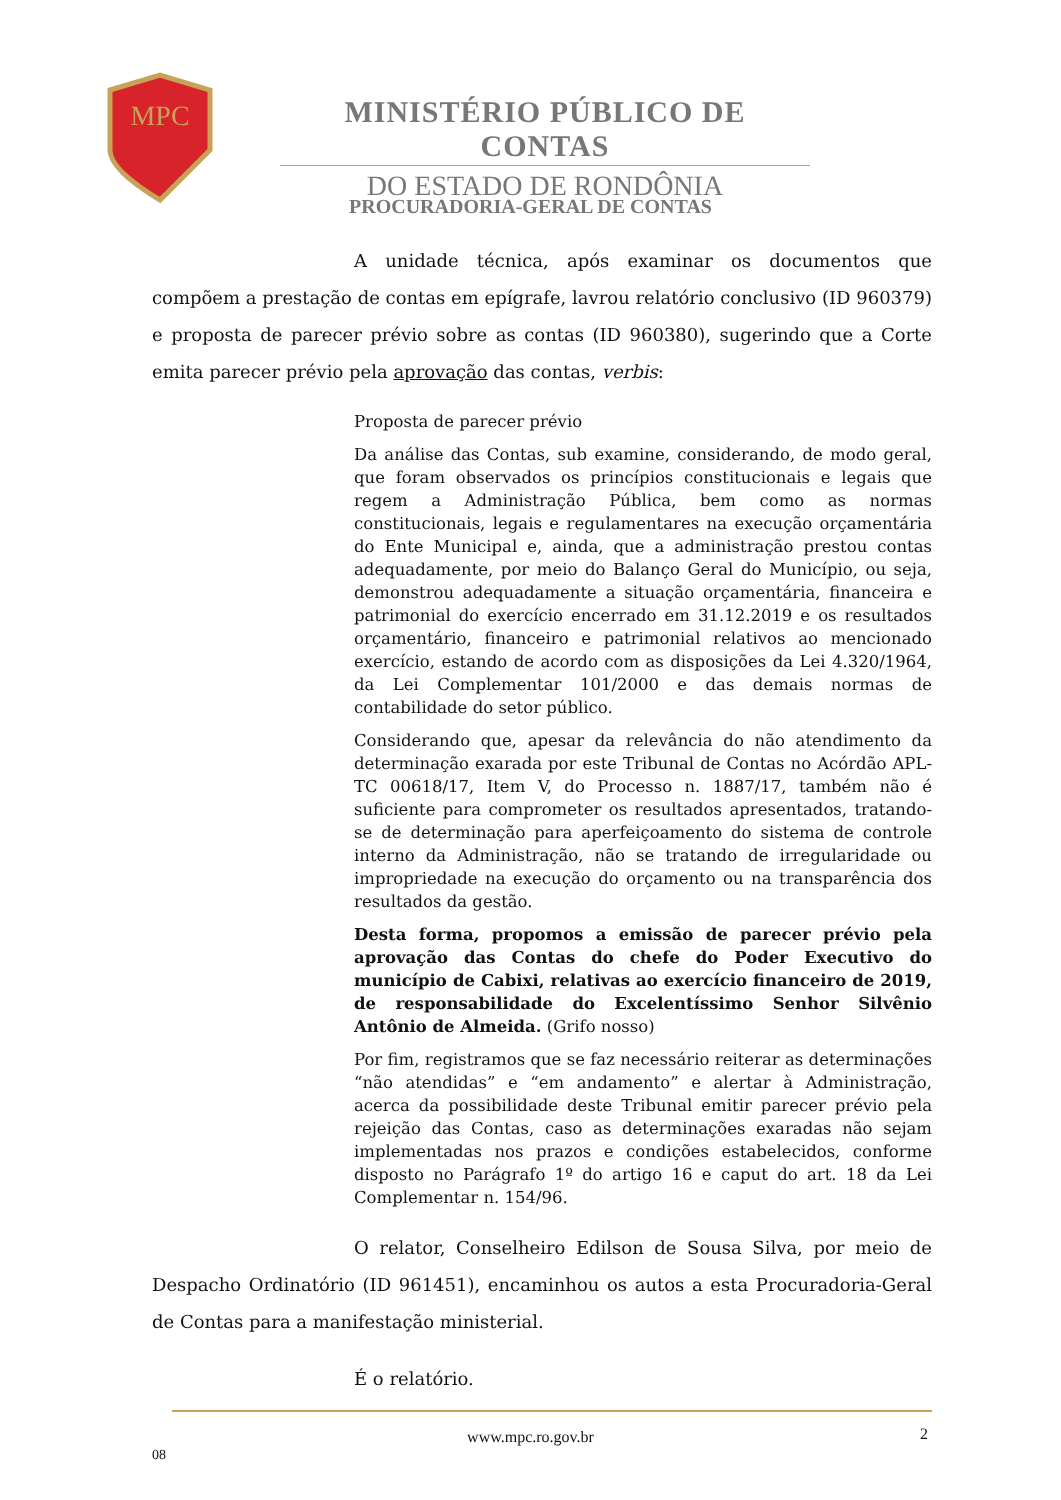MPC
MINISTÉRIO PÚBLICO DE CONTAS
DO ESTADO DE RONDÔNIA
PROCURADORIA-GERAL DE CONTAS
A unidade técnica, após examinar os documentos que compõem a prestação de contas em epígrafe, lavrou relatório conclusivo (ID 960379) e proposta de parecer prévio sobre as contas (ID 960380), sugerindo que a Corte emita parecer prévio pela aprovação das contas, verbis:
Proposta de parecer prévio
Da análise das Contas, sub examine, considerando, de modo geral, que foram observados os princípios constitucionais e legais que regem a Administração Pública, bem como as normas constitucionais, legais e regulamentares na execução orçamentária do Ente Municipal e, ainda, que a administração prestou contas adequadamente, por meio do Balanço Geral do Município, ou seja, demonstrou adequadamente a situação orçamentária, financeira e patrimonial do exercício encerrado em 31.12.2019 e os resultados orçamentário, financeiro e patrimonial relativos ao mencionado exercício, estando de acordo com as disposições da Lei 4.320/1964, da Lei Complementar 101/2000 e das demais normas de contabilidade do setor público.
Considerando que, apesar da relevância do não atendimento da determinação exarada por este Tribunal de Contas no Acórdão APL-TC 00618/17, Item V, do Processo n. 1887/17, também não é suficiente para comprometer os resultados apresentados, tratando-se de determinação para aperfeiçoamento do sistema de controle interno da Administração, não se tratando de irregularidade ou impropriedade na execução do orçamento ou na transparência dos resultados da gestão.
Desta forma, propomos a emissão de parecer prévio pela aprovação das Contas do chefe do Poder Executivo do município de Cabixi, relativas ao exercício financeiro de 2019, de responsabilidade do Excelentíssimo Senhor Silvênio Antônio de Almeida. (Grifo nosso)
Por fim, registramos que se faz necessário reiterar as determinações “não atendidas” e “em andamento” e alertar à Administração, acerca da possibilidade deste Tribunal emitir parecer prévio pela rejeição das Contas, caso as determinações exaradas não sejam implementadas nos prazos e condições estabelecidos, conforme disposto no Parágrafo 1º do artigo 16 e caput do art. 18 da Lei Complementar n. 154/96.
O relator, Conselheiro Edilson de Sousa Silva, por meio de Despacho Ordinatório (ID 961451), encaminhou os autos a esta Procuradoria-Geral de Contas para a manifestação ministerial.
É o relatório.
www.mpc.ro.gov.br 2
08